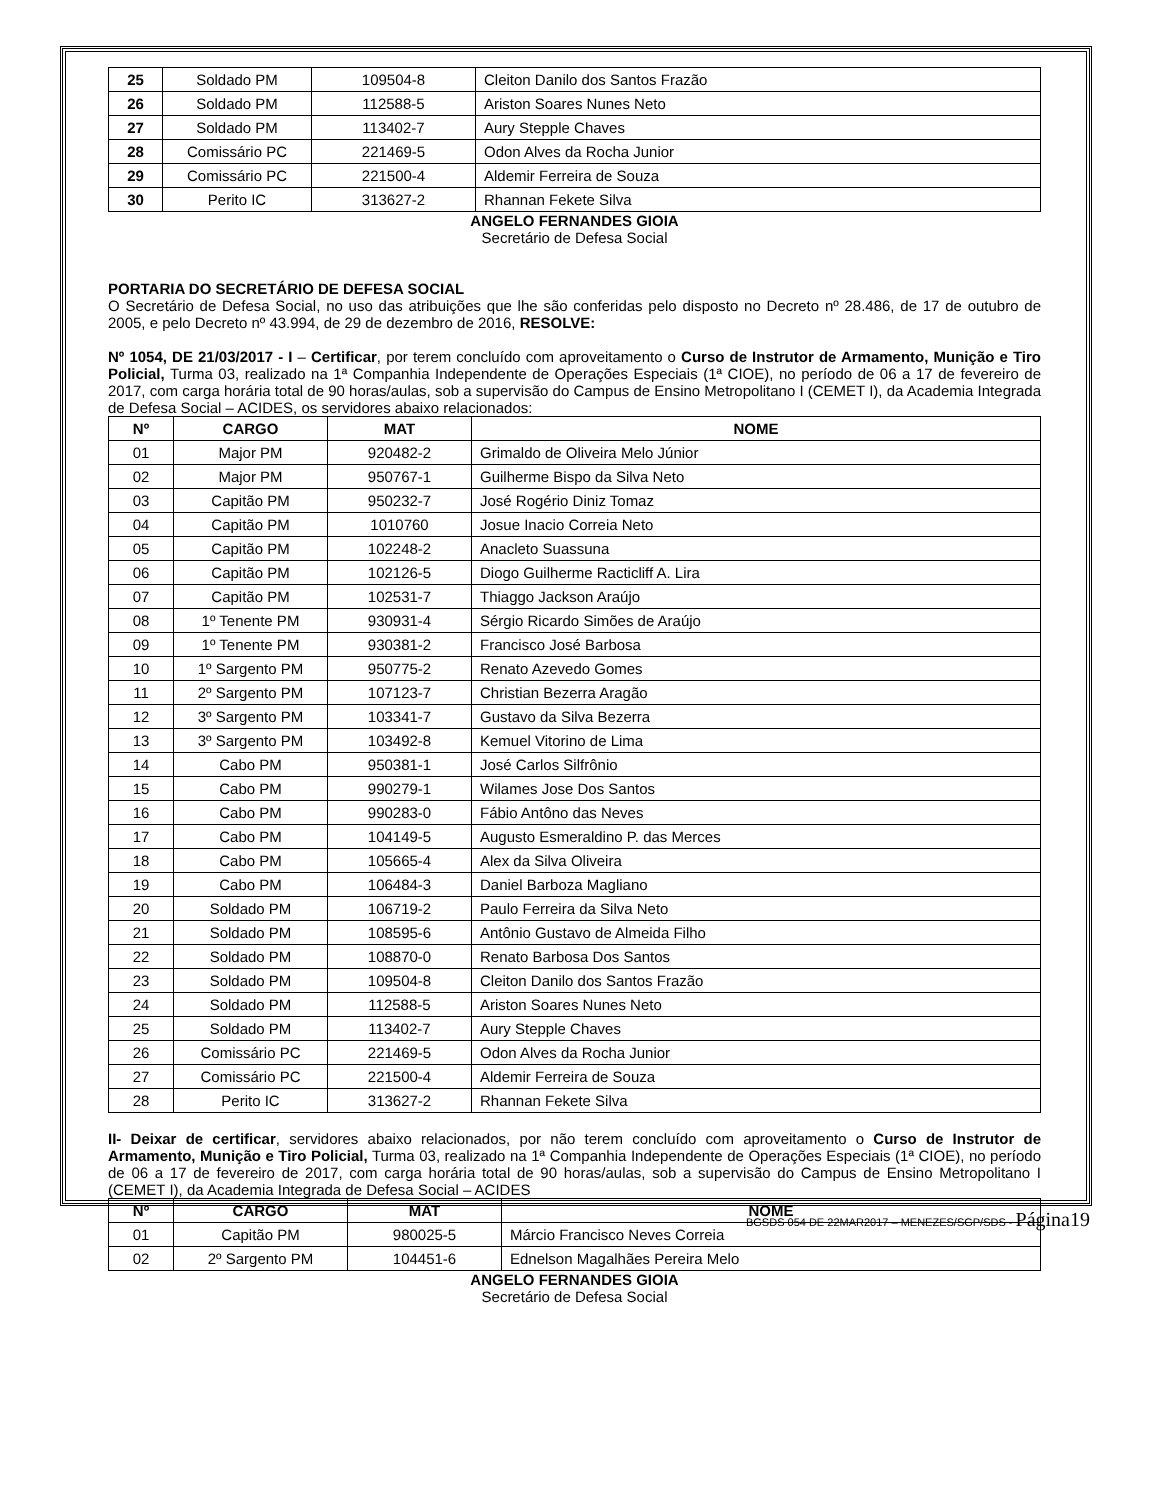| 25 | Soldado PM | 109504-8 | Cleiton Danilo dos Santos Frazão |
| 26 | Soldado PM | 112588-5 | Ariston Soares Nunes Neto |
| 27 | Soldado PM | 113402-7 | Aury Stepple Chaves |
| 28 | Comissário PC | 221469-5 | Odon Alves da Rocha Junior |
| 29 | Comissário PC | 221500-4 | Aldemir Ferreira de Souza |
| 30 | Perito IC | 313627-2 | Rhannan Fekete Silva |
ANGELO FERNANDES GIOIA
Secretário de Defesa Social
PORTARIA DO SECRETÁRIO DE DEFESA SOCIAL
O Secretário de Defesa Social, no uso das atribuições que lhe são conferidas pelo disposto no Decreto nº 28.486, de 17 de outubro de 2005, e pelo Decreto nº 43.994, de 29 de dezembro de 2016, RESOLVE:
Nº 1054, DE 21/03/2017 - I – Certificar, por terem concluído com aproveitamento o Curso de Instrutor de Armamento, Munição e Tiro Policial, Turma 03, realizado na 1ª Companhia Independente de Operações Especiais (1ª CIOE), no período de 06 a 17 de fevereiro de 2017, com carga horária total de 90 horas/aulas, sob a supervisão do Campus de Ensino Metropolitano I (CEMET I), da Academia Integrada de Defesa Social – ACIDES, os servidores abaixo relacionados:
| Nº | CARGO | MAT | NOME |
| --- | --- | --- | --- |
| 01 | Major PM | 920482-2 | Grimaldo de Oliveira Melo Júnior |
| 02 | Major PM | 950767-1 | Guilherme Bispo da Silva Neto |
| 03 | Capitão PM | 950232-7 | José Rogério Diniz Tomaz |
| 04 | Capitão PM | 1010760 | Josue Inacio Correia Neto |
| 05 | Capitão PM | 102248-2 | Anacleto Suassuna |
| 06 | Capitão PM | 102126-5 | Diogo Guilherme Racticliff A. Lira |
| 07 | Capitão PM | 102531-7 | Thiaggo Jackson Araújo |
| 08 | 1º Tenente PM | 930931-4 | Sérgio Ricardo Simões de Araújo |
| 09 | 1º Tenente PM | 930381-2 | Francisco José Barbosa |
| 10 | 1º Sargento PM | 950775-2 | Renato Azevedo Gomes |
| 11 | 2º Sargento PM | 107123-7 | Christian Bezerra Aragão |
| 12 | 3º Sargento PM | 103341-7 | Gustavo da Silva Bezerra |
| 13 | 3º Sargento PM | 103492-8 | Kemuel Vitorino de Lima |
| 14 | Cabo PM | 950381-1 | José Carlos Silfrônio |
| 15 | Cabo PM | 990279-1 | Wilames Jose Dos Santos |
| 16 | Cabo PM | 990283-0 | Fábio Antôno das Neves |
| 17 | Cabo PM | 104149-5 | Augusto Esmeraldino P. das Merces |
| 18 | Cabo PM | 105665-4 | Alex da Silva Oliveira |
| 19 | Cabo PM | 106484-3 | Daniel Barboza Magliano |
| 20 | Soldado PM | 106719-2 | Paulo Ferreira da Silva Neto |
| 21 | Soldado PM | 108595-6 | Antônio Gustavo de Almeida Filho |
| 22 | Soldado PM | 108870-0 | Renato Barbosa Dos Santos |
| 23 | Soldado PM | 109504-8 | Cleiton Danilo dos Santos Frazão |
| 24 | Soldado PM | 112588-5 | Ariston Soares Nunes Neto |
| 25 | Soldado PM | 113402-7 | Aury Stepple Chaves |
| 26 | Comissário PC | 221469-5 | Odon Alves da Rocha Junior |
| 27 | Comissário PC | 221500-4 | Aldemir Ferreira de Souza |
| 28 | Perito IC | 313627-2 | Rhannan Fekete Silva |
II- Deixar de certificar, servidores abaixo relacionados, por não terem concluído com aproveitamento o Curso de Instrutor de Armamento, Munição e Tiro Policial, Turma 03, realizado na 1ª Companhia Independente de Operações Especiais (1ª CIOE), no período de 06 a 17 de fevereiro de 2017, com carga horária total de 90 horas/aulas, sob a supervisão do Campus de Ensino Metropolitano I (CEMET I), da Academia Integrada de Defesa Social – ACIDES
| Nº | CARGO | MAT | NOME |
| --- | --- | --- | --- |
| 01 | Capitão PM | 980025-5 | Márcio Francisco Neves Correia |
| 02 | 2º Sargento PM | 104451-6 | Ednelson Magalhães Pereira Melo |
ANGELO FERNANDES GIOIA
Secretário de Defesa Social
BGSDS 054 DE 22MAR2017 – MENEZES/SGP/SDS - Página19